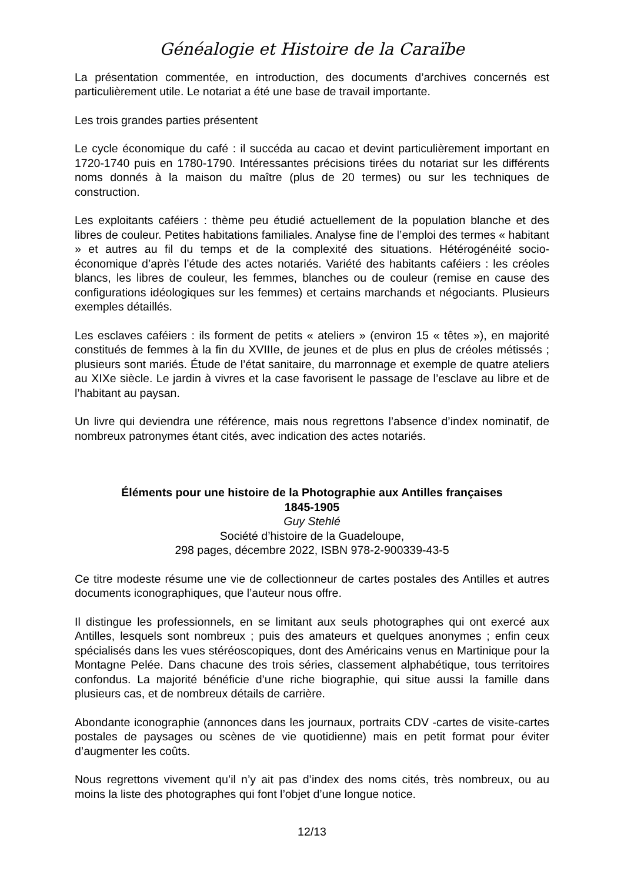Généalogie et Histoire de la Caraïbe
La présentation commentée, en introduction, des documents d’archives concernés est particulièrement utile. Le notariat a été une base de travail importante.
Les trois grandes parties présentent
Le cycle économique du café : il succéda au cacao et devint particulièrement important en 1720-1740 puis en 1780-1790. Intéressantes précisions tirées du notariat sur les différents noms donnés à la maison du maître (plus de 20 termes) ou sur les techniques de construction.
Les exploitants caféiers : thème peu étudié actuellement de la population blanche et des libres de couleur. Petites habitations familiales. Analyse fine de l’emploi des termes « habitant » et autres au fil du temps et de la complexité des situations. Hétérogénéité socio-économique d’après l’étude des actes notariés. Variété des habitants caféiers : les créoles blancs, les libres de couleur, les femmes, blanches ou de couleur (remise en cause des configurations idéologiques sur les femmes) et certains marchands et négociants. Plusieurs exemples détaillés.
Les esclaves caféiers : ils forment de petits « ateliers » (environ 15 « têtes »), en majorité constitués de femmes à la fin du XVIIIe, de jeunes et de plus en plus de créoles métissés ; plusieurs sont mariés. Étude de l’état sanitaire, du marronnage et exemple de quatre ateliers au XIXe siècle. Le jardin à vivres et la case favorisent le passage de l’esclave au libre et de l’habitant au paysan.
Un livre qui deviendra une référence, mais nous regrettons l’absence d’index nominatif, de nombreux patronymes étant cités, avec indication des actes notariés.
Éléments pour une histoire de la Photographie aux Antilles françaises
1845-1905
Guy Stehlé
Société d’histoire de la Guadeloupe,
298 pages, décembre 2022, ISBN 978-2-900339-43-5
Ce titre modeste résume une vie de collectionneur de cartes postales des Antilles et autres documents iconographiques, que l’auteur nous offre.
Il distingue les professionnels, en se limitant aux seuls photographes qui ont exercé aux Antilles, lesquels sont nombreux ; puis des amateurs et quelques anonymes ; enfin ceux spécialisés dans les vues stéréoscopiques, dont des Américains venus en Martinique pour la Montagne Pelée. Dans chacune des trois séries, classement alphabétique, tous territoires confondus. La majorité bénéficie d’une riche biographie, qui situe aussi la famille dans plusieurs cas, et de nombreux détails de carrière.
Abondante iconographie (annonces dans les journaux, portraits CDV -cartes de visite-cartes postales de paysages ou scènes de vie quotidienne) mais en petit format pour éviter d’augmenter les coûts.
Nous regrettons vivement qu’il n’y ait pas d’index des noms cités, très nombreux, ou au moins la liste des photographes qui font l’objet d’une longue notice.
12/13